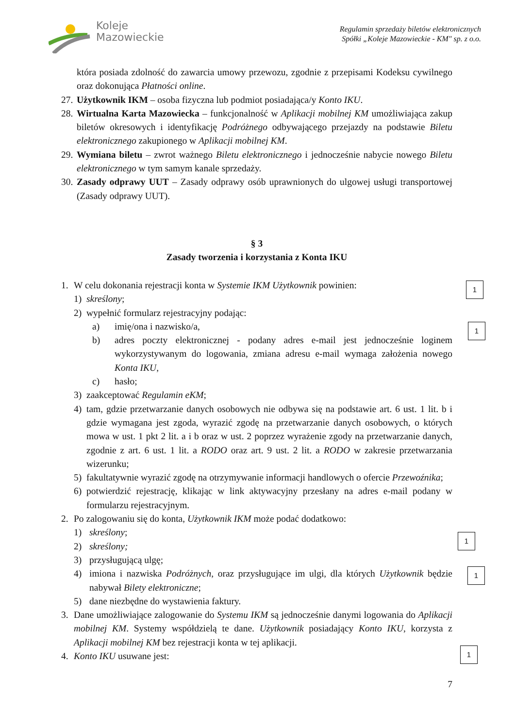Koleje
Mazowieckie
Regulamin sprzedaży biletów elektronicznych
Spółki „Koleje Mazowieckie - KM" sp. z o.o.
która posiada zdolność do zawarcia umowy przewozu, zgodnie z przepisami Kodeksu cywilnego oraz dokonująca Płatności online.
27.
Użytkownik IKM – osoba fizyczna lub podmiot posiadająca/y Konto IKU.
28.
Wirtualna Karta Mazowiecka – funkcjonalność w Aplikacji mobilnej KM umożliwiająca zakup biletów okresowych i identyfikację Podróżnego odbywającego przejazdy na podstawie Biletu elektronicznego zakupionego w Aplikacji mobilnej KM.
29.
Wymiana biletu – zwrot ważnego Biletu elektronicznego i jednocześnie nabycie nowego Biletu elektronicznego w tym samym kanale sprzedaży.
30.
Zasady odprawy UUT – Zasady odprawy osób uprawnionych do ulgowej usługi transportowej (Zasady odprawy UUT).
§ 3
Zasady tworzenia i korzystania z Konta IKU
1. W celu dokonania rejestracji konta w Systemie IKM Użytkownik powinien:
1) skreślony;
2) wypełnić formularz rejestracyjny podając:
a) imię/ona i nazwisko/a,
b) adres poczty elektronicznej - podany adres e-mail jest jednocześnie loginem wykorzystywanym do logowania, zmiana adresu e-mail wymaga założenia nowego Konta IKU,
c) hasło;
3) zaakceptować Regulamin eKM;
4) tam, gdzie przetwarzanie danych osobowych nie odbywa się na podstawie art. 6 ust. 1 lit. b i gdzie wymagana jest zgoda, wyrazić zgodę na przetwarzanie danych osobowych, o których mowa w ust. 1 pkt 2 lit. a i b oraz w ust. 2 poprzez wyrażenie zgody na przetwarzanie danych, zgodnie z art. 6 ust. 1 lit. a RODO oraz art. 9 ust. 2 lit. a RODO w zakresie przetwarzania wizerunku;
5) fakultatywnie wyrazić zgodę na otrzymywanie informacji handlowych o ofercie Przewoźnika;
6) potwierdzić rejestrację, klikając w link aktywacyjny przesłany na adres e-mail podany w formularzu rejestracyjnym.
2. Po zalogowaniu się do konta, Użytkownik IKM może podać dodatkowo:
1) skreślony;
2) skreślony;
3) przysługującą ulgę;
4) imiona i nazwiska Podróżnych, oraz przysługujące im ulgi, dla których Użytkownik będzie nabywał Bilety elektroniczne;
5) dane niezbędne do wystawienia faktury.
3. Dane umożliwiające zalogowanie do Systemu IKM są jednocześnie danymi logowania do Aplikacji mobilnej KM. Systemy współdzielą te dane. Użytkownik posiadający Konto IKU, korzysta z Aplikacji mobilnej KM bez rejestracji konta w tej aplikacji.
4. Konto IKU usuwane jest:
7
1
1
1
1
1